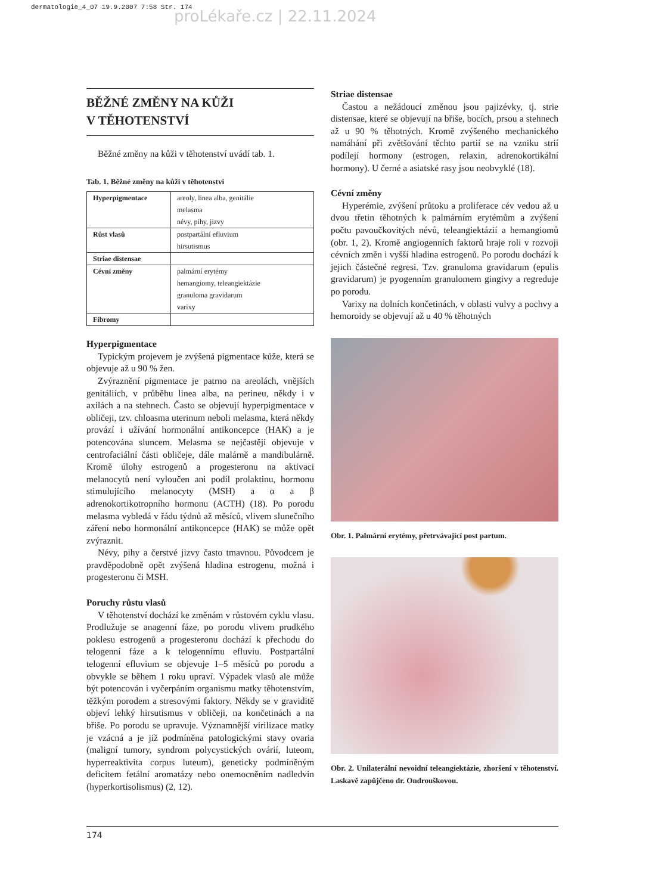dermatologie_4_07 19.9.2007 7:58 Str. 174
proLékaře.cz | 22.11.2024
BĚŽNÉ ZMĚNY NA KŮŽI
V TĚHOTENSTVÍ
Běžné změny na kůži v těhotenství uvádí tab. 1.
Tab. 1. Běžné změny na kůži v těhotenství
| Hyperpigmentace | areoly, linea alba, genitálie melasma névy, pihy, jizvy |
| Růst vlasů | postpartální efluvium hirsutismus |
| Striae distensae | |
| Cévní změny | palmární erytémy hemangiomy, teleangiektázie granuloma gravidarum varixy |
| Fibromy | |
Hyperpigmentace
Typickým projevem je zvýšená pigmentace kůže, která se objevuje až u 90 % žen.
Zvýraznění pigmentace je patrno na areolách, vnějších genitáliích, v průběhu linea alba, na perineu, někdy i v axilách a na stehnech. Často se objevují hyperpigmentace v obličeji, tzv. chloasma uterinum neboli melasma, která někdy provází i užívání hormonální antikoncepce (HAK) a je potencována sluncem. Melasma se nejčastěji objevuje v centrofaciální části obličeje, dále malárně a mandibulárně. Kromě úlohy estrogenů a progesteronu na aktivaci melanocytů není vyloučen ani podíl prolaktinu, hormonu stimulujícího melanocyty (MSH) a α a β adrenokortikotropního hormonu (ACTH) (18). Po porodu melasma vybledá v řádu týdnů až měsíců, vlivem slunečního záření nebo hormonální antikoncepce (HAK) se může opět zvýraznit.
Névy, pihy a čerstvé jizvy často tmavnou. Původcem je pravděpodobně opět zvýšená hladina estrogenu, možná i progesteronu či MSH.
Poruchy růstu vlasů
V těhotenství dochází ke změnám v růstovém cyklu vlasu. Prodlužuje se anagenní fáze, po porodu vlivem prudkého poklesu estrogenů a progesteronu dochází k přechodu do telogenní fáze a k telogennímu efluviu. Postpartální telogenní efluvium se objevuje 1–5 měsíců po porodu a obvykle se během 1 roku upraví. Výpadek vlasů ale může být potencován i vyčerpáním organismu matky těhotenstvím, těžkým porodem a stresovými faktory. Někdy se v graviditě objeví lehký hirsutismus v obličeji, na končetinách a na břiše. Po porodu se upravuje. Významnější virilizace matky je vzácná a je již podmíněna patologickými stavy ovaria (maligní tumory, syndrom polycystických ovárií, luteom, hyperreaktivita corpus luteum), geneticky podmíněným deficitem fetální aromatázy nebo onemocněním nadledvin (hyperkortisolismus) (2, 12).
Striae distensae
Častou a nežádoucí změnou jsou pajizévky, tj. strie distensae, které se objevují na břiše, bocích, prsou a stehnech až u 90 % těhotných. Kromě zvýšeného mechanického namáhání při zvětšování těchto partií se na vzniku strií podílejí hormony (estrogen, relaxin, adrenokortikální hormony). U černé a asiatské rasy jsou neobvyklé (18).
Cévní změny
Hyperémie, zvýšení průtoku a proliferace cév vedou až u dvou třetin těhotných k palmárním erytémům a zvýšení počtu pavoučkovitých névů, teleangiektázií a hemangiomů (obr. 1, 2). Kromě angiogenních faktorů hraje roli v rozvoji cévních změn i vyšší hladina estrogenů. Po porodu dochází k jejich částečné regresi. Tzv. granuloma gravidarum (epulis gravidarum) je pyogenním granulomem gingivy a regreduje po porodu.
Varixy na dolních končetinách, v oblasti vulvy a pochvy a hemoroidy se objevují až u 40 % těhotných
Obr. 1. Palmární erytémy, přetrvávající post partum.
Obr. 2. Unilaterální nevoidní teleangiektázie, zhoršení v těhotenství. Laskavě zapůjčeno dr. Ondrouškovou.
174